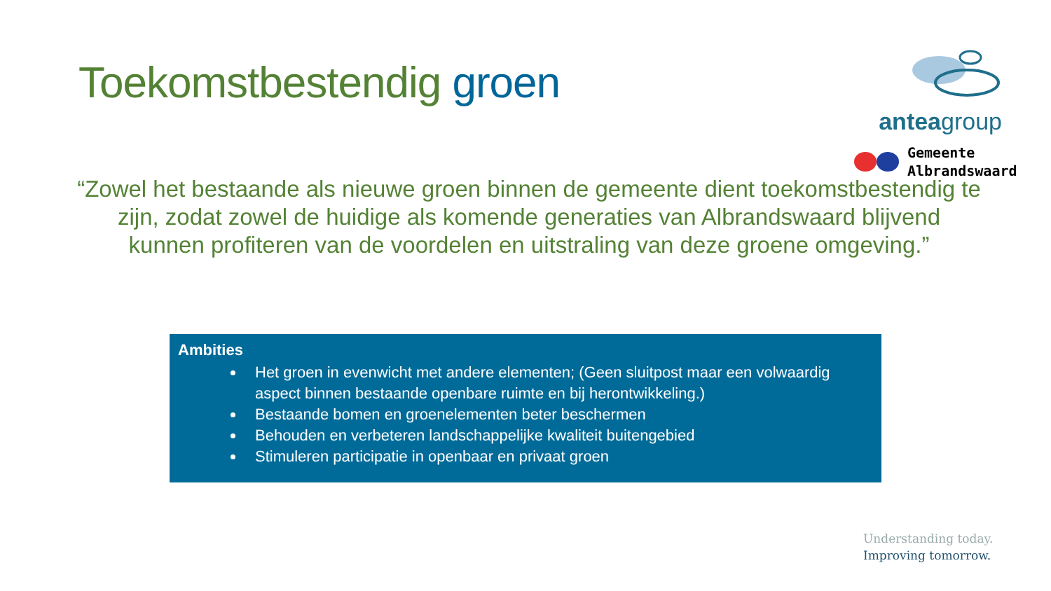Toekomstbestendig groen
anteagroup
Gemeente
Albrandswaard
“Zowel het bestaande als nieuwe groen binnen de gemeente dient toekomstbestendig te zijn, zodat zowel de huidige als komende generaties van Albrandswaard blijvend kunnen profiteren van de voordelen en uitstraling van deze groene omgeving.”
Ambities
Het groen in evenwicht met andere elementen; (Geen sluitpost maar een volwaardig aspect binnen bestaande openbare ruimte en bij herontwikkeling.)
Bestaande bomen en groenelementen beter beschermen
Behouden en verbeteren landschappelijke kwaliteit buitengebied
Stimuleren participatie in openbaar en privaat groen
Understanding today.
Improving tomorrow.